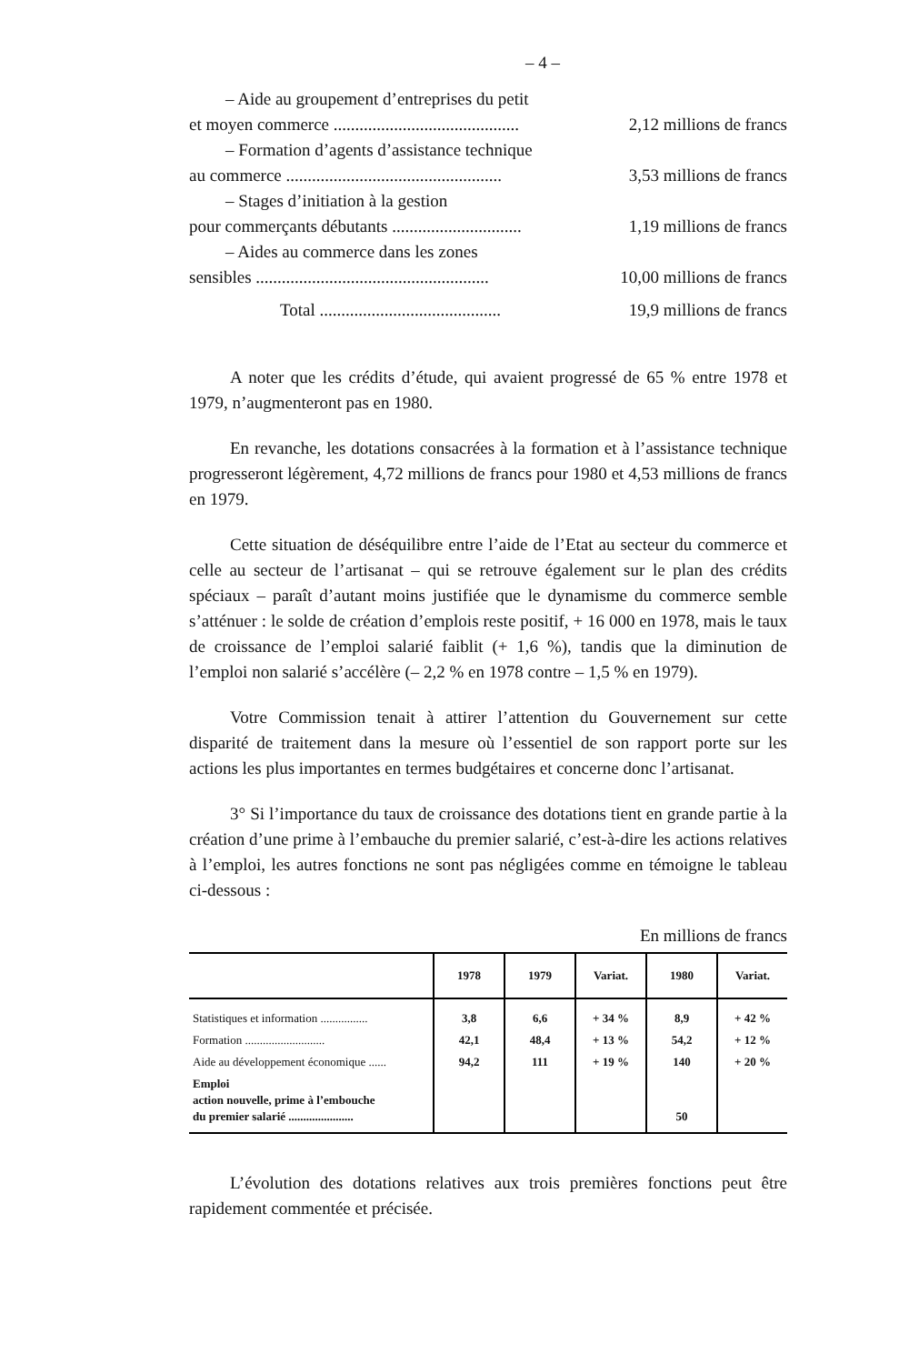– 4 –
– Aide au groupement d’entreprises du petit
et moyen commerce ........................................... 2,12 millions de francs
– Formation d’agents d’assistance technique
au commerce .................................................. 3,53 millions de francs
– Stages d’initiation à la gestion
pour commerçants débutants .............................. 1,19 millions de francs
– Aides au commerce dans les zones
sensibles ...................................................... 10,00 millions de francs
Total .......................................... 19,9 millions de francs
A noter que les crédits d’étude, qui avaient progressé de 65 % entre 1978 et 1979, n’augmenteront pas en 1980.
En revanche, les dotations consacrées à la formation et à l’assistance technique progresseront légèrement, 4,72 millions de francs pour 1980 et 4,53 millions de francs en 1979.
Cette situation de déséquilibre entre l’aide de l’Etat au secteur du commerce et celle au secteur de l’artisanat – qui se retrouve également sur le plan des crédits spéciaux – paraît d’autant moins justifiée que le dynamisme du commerce semble s’atténuer : le solde de création d’emplois reste positif, + 16 000 en 1978, mais le taux de croissance de l’emploi salarié faiblit (+ 1,6 %), tandis que la diminution de l’emploi non salarié s’accélère (– 2,2 % en 1978 contre – 1,5 % en 1979).
Votre Commission tenait à attirer l’attention du Gouvernement sur cette disparité de traitement dans la mesure où l’essentiel de son rapport porte sur les actions les plus importantes en termes budgétaires et concerne donc l’artisanat.
3° Si l’importance du taux de croissance des dotations tient en grande partie à la création d’une prime à l’embauche du premier salarié, c’est-à-dire les actions relatives à l’emploi, les autres fonctions ne sont pas négligées comme en témoigne le tableau ci-dessous :
En millions de francs
| | 1978 | 1979 | Variat. | 1980 | Variat. |
| --- | --- | --- | --- | --- | --- |
| Statistiques et information ................ | 3,8 | 6,6 | + 34 % | 8,9 | + 42 % |
| Formation ........................... | 42,1 | 48,4 | + 13 % | 54,2 | + 12 % |
| Aide au développement économique ...... | 94,2 | 111 | + 19 % | 140 | + 20 % |
| Emploi action nouvelle, prime à l’embouche du premier salarié ...................... | | | | 50 | |
L’évolution des dotations relatives aux trois premières fonctions peut être rapidement commentée et précisée.